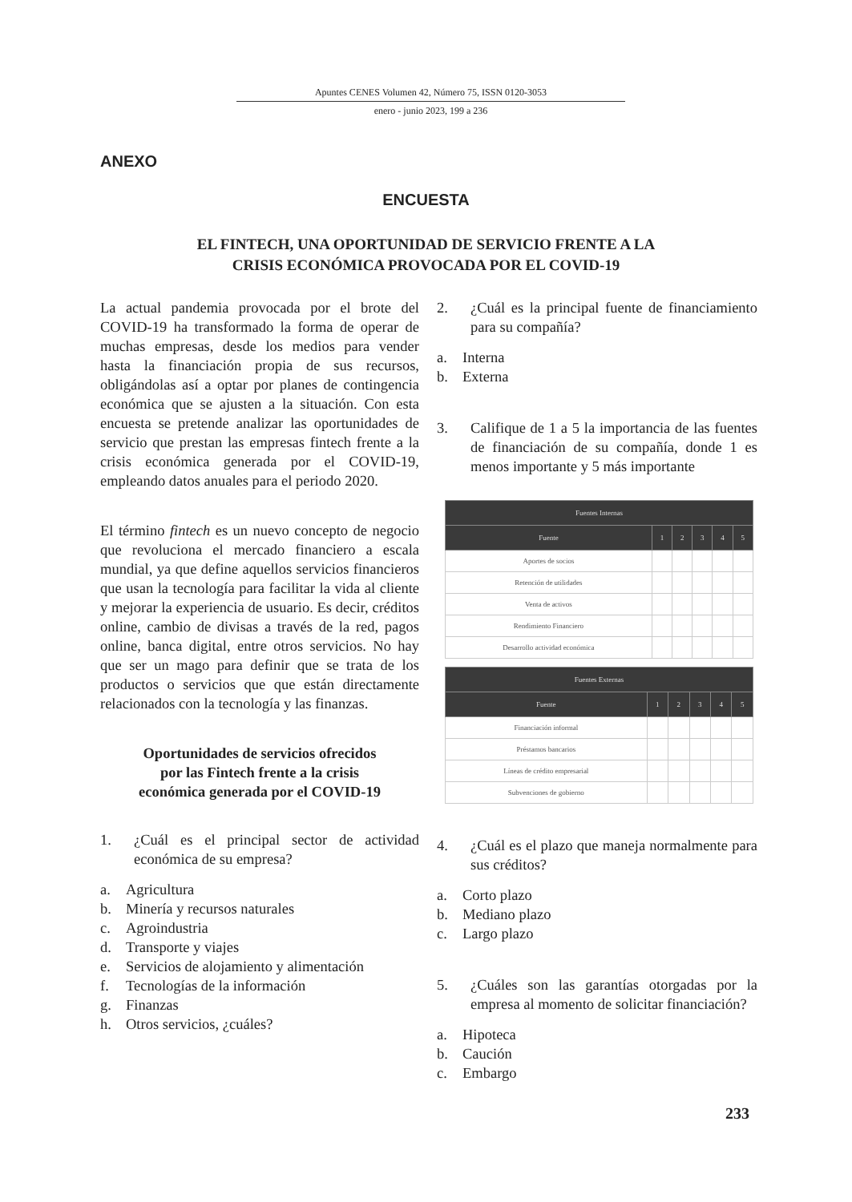Apuntes CENES Volumen 42, Número 75, ISSN 0120-3053
enero - junio 2023, 199 a 236
ANEXO
ENCUESTA
EL FINTECH, UNA OPORTUNIDAD DE SERVICIO FRENTE A LA
CRISIS ECONÓMICA PROVOCADA POR EL COVID-19
La actual pandemia provocada por el brote del COVID-19 ha transformado la forma de operar de muchas empresas, desde los medios para vender hasta la financiación propia de sus recursos, obligándolas así a optar por planes de contingencia económica que se ajusten a la situación. Con esta encuesta se pretende analizar las oportunidades de servicio que prestan las empresas fintech frente a la crisis económica generada por el COVID-19, empleando datos anuales para el periodo 2020.
El término fintech es un nuevo concepto de negocio que revoluciona el mercado financiero a escala mundial, ya que define aquellos servicios financieros que usan la tecnología para facilitar la vida al cliente y mejorar la experiencia de usuario. Es decir, créditos online, cambio de divisas a través de la red, pagos online, banca digital, entre otros servicios. No hay que ser un mago para definir que se trata de los productos o servicios que que están directamente relacionados con la tecnología y las finanzas.
Oportunidades de servicios ofrecidos
por las Fintech frente a la crisis
económica generada por el COVID-19
1. ¿Cuál es el principal sector de actividad económica de su empresa?
a. Agricultura
b. Minería y recursos naturales
c. Agroindustria
d. Transporte y viajes
e. Servicios de alojamiento y alimentación
f. Tecnologías de la información
g. Finanzas
h. Otros servicios, ¿cuáles?
2. ¿Cuál es la principal fuente de financiamiento para su compañía?
a. Interna
b. Externa
3. Califique de 1 a 5 la importancia de las fuentes de financiación de su compañía, donde 1 es menos importante y 5 más importante
| Fuentes Internas | | | | | |
| --- | --- | --- | --- | --- | --- |
| Fuente | 1 | 2 | 3 | 4 | 5 |
| Aportes de socios | | | | | |
| Retención de utilidades | | | | | |
| Venta de activos | | | | | |
| Rendimiento Financiero | | | | | |
| Desarrollo actividad económica | | | | | |
| Fuentes Externas | | | | | |
| --- | --- | --- | --- | --- | --- |
| Fuente | 1 | 2 | 3 | 4 | 5 |
| Financiación informal | | | | | |
| Préstamos bancarios | | | | | |
| Líneas de crédito empresarial | | | | | |
| Subvenciones de gobierno | | | | | |
4. ¿Cuál es el plazo que maneja normalmente para sus créditos?
a. Corto plazo
b. Mediano plazo
c. Largo plazo
5. ¿Cuáles son las garantías otorgadas por la empresa al momento de solicitar financiación?
a. Hipoteca
b. Caución
c. Embargo
233